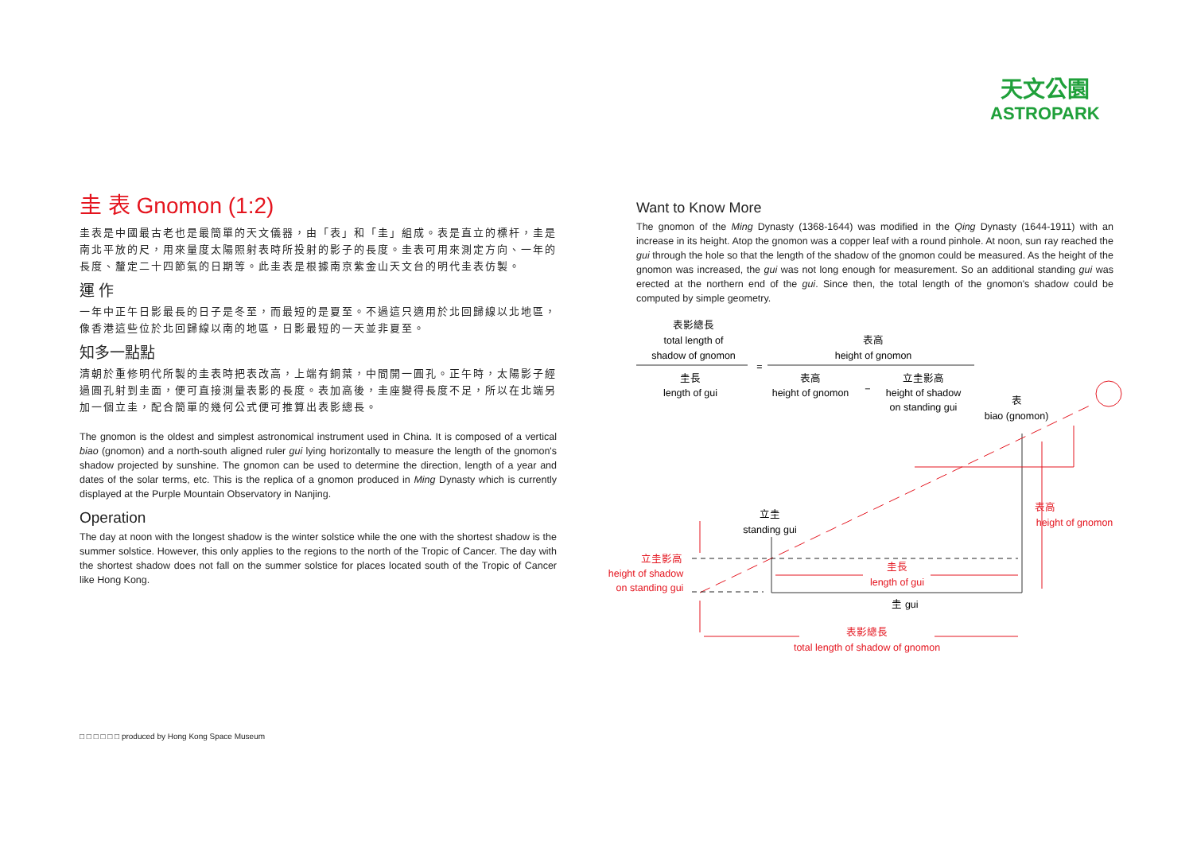天文公園
ASTROPARK
圭 表 Gnomon (1:2)
圭表是中國最古老也是最簡單的天文儀器，由「表」和「圭」組成。表是直立的標杆，圭是南北平放的尺，用來量度太陽照射表時所投射的影子的長度。圭表可用來測定方向、一年的長度、釐定二十四節氣的日期等。此圭表是根據南京紫金山天文台的明代圭表仿製。
運 作
一年中正午日影最長的日子是冬至，而最短的是夏至。不過這只適用於北回歸線以北地區，像香港這些位於北回歸線以南的地區，日影最短的一天並非夏至。
知多一點點
清朝於重修明代所製的圭表時把表改高，上端有銅葉，中間開一圓孔。正午時，太陽影子經過圓孔射到圭面，便可直接測量表影的長度。表加高後，圭座變得長度不足，所以在北端另加一個立圭，配合簡單的幾何公式便可推算出表影總長。
The gnomon is the oldest and simplest astronomical instrument used in China. It is composed of a vertical biao (gnomon) and a north-south aligned ruler gui lying horizontally to measure the length of the gnomon's shadow projected by sunshine. The gnomon can be used to determine the direction, length of a year and dates of the solar terms, etc. This is the replica of a gnomon produced in Ming Dynasty which is currently displayed at the Purple Mountain Observatory in Nanjing.
Operation
The day at noon with the longest shadow is the winter solstice while the one with the shortest shadow is the summer solstice. However, this only applies to the regions to the north of the Tropic of Cancer. The day with the shortest shadow does not fall on the summer solstice for places located south of the Tropic of Cancer like Hong Kong.
Want to Know More
The gnomon of the Ming Dynasty (1368-1644) was modified in the Qing Dynasty (1644-1911) with an increase in its height. Atop the gnomon was a copper leaf with a round pinhole. At noon, sun ray reached the gui through the hole so that the length of the shadow of the gnomon could be measured. As the height of the gnomon was increased, the gui was not long enough for measurement. So an additional standing gui was erected at the northern end of the gui. Since then, the total length of the gnomon's shadow could be computed by simple geometry.
表影總長
total length of
shadow of gnomon
表高
height of gnomon
=
圭長
length of gui
表高
height of gnomon
−
立圭影高
height of shadow
on standing gui
表
biao (gnomon)
立圭
standing gui
圭 gui
立圭影高
height of shadow
on standing gui
圭長
length of gui
表高
height of gnomon
表影總長
total length of shadow of gnomon
□ □ □ □ □ □ produced by Hong Kong Space Museum